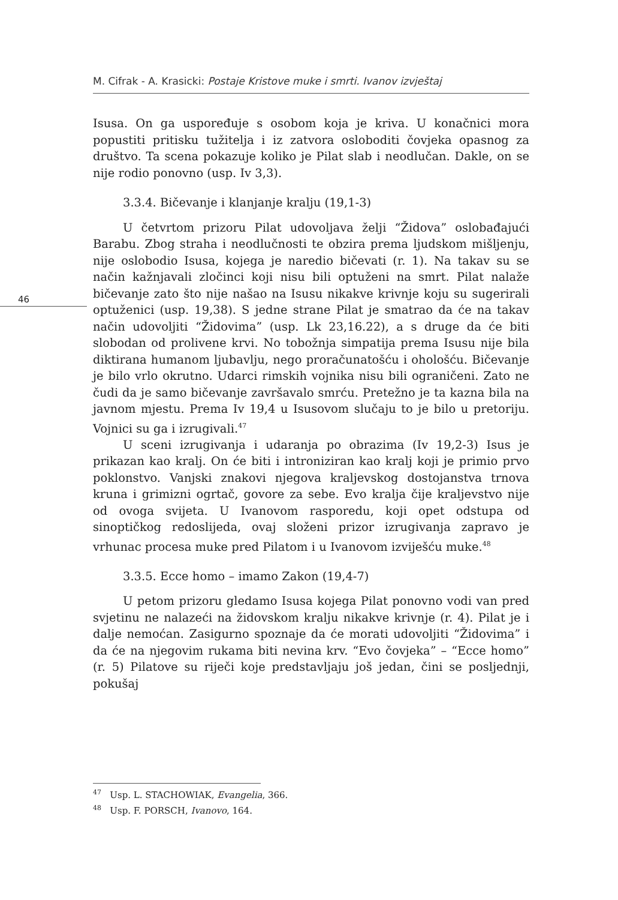M. Cifrak - A. Krasicki: Postaje Kristove muke i smrti. Ivanov izvještaj
46
Isusa. On ga uspoređuje s osobom koja je kriva. U konačnici mora popustiti pritisku tužitelja i iz zatvora osloboditi čovjeka opasnog za društvo. Ta scena pokazuje koliko je Pilat slab i neodlučan. Dakle, on se nije rodio ponovno (usp. Iv 3,3).
3.3.4. Bičevanje i klanjanje kralju (19,1-3)
U četvrtom prizoru Pilat udovoljava želji “Židova” oslobađajući Barabu. Zbog straha i neodlučnosti te obzira prema ljudskom mišljenju, nije oslobodio Isusa, kojega je naredio bičevati (r. 1). Na takav su se način kažnjavali zločinci koji nisu bili optuženi na smrt. Pilat nalaže bičevanje zato što nije našao na Isusu nikakve krivnje koju su sugerirali optuženici (usp. 19,38). S jedne strane Pilat je smatrao da će na takav način udovoljiti “Židovima” (usp. Lk 23,16.22), a s druge da će biti slobodan od prolivene krvi. No tobožnja simpatija prema Isusu nije bila diktirana humanom ljubavlju, nego proračunatošću i ohološću. Bičevanje je bilo vrlo okrutno. Udarci rimskih vojnika nisu bili ograničeni. Zato ne čudi da je samo bičevanje završavalo smrću. Pretežno je ta kazna bila na javnom mjestu. Prema Iv 19,4 u Isusovom slučaju to je bilo u pretoriju. Vojnici su ga i izrugivali.<sup>47</sup>
U sceni izrugivanja i udaranja po obrazima (Iv 19,2-3) Isus je prikazan kao kralj. On će biti i introniziran kao kralj koji je primio prvo poklonstvo. Vanjski znakovi njegova kraljevskog dostojanstva trnova kruna i grimizni ogrtač, govore za sebe. Evo kralja čije kraljevstvo nije od ovoga svijeta. U Ivanovom rasporedu, koji opet odstupa od sinoptičkog redoslijeda, ovaj složeni prizor izrugivanja zapravo je vrhunac procesa muke pred Pilatom i u Ivanovom izviješću muke.<sup>48</sup>
3.3.5. Ecce homo – imamo Zakon (19,4-7)
U petom prizoru gledamo Isusa kojega Pilat ponovno vodi van pred svjetinu ne nalazeći na židovskom kralju nikakve krivnje (r. 4). Pilat je i dalje nemoćan. Zasigurno spoznaje da će morati udovoljiti “Židovima” i da će na njegovim rukama biti nevina krv. “Evo čovjeka” – “Ecce homo” (r. 5) Pilatove su riječi koje predstavljaju još jedan, čini se posljednji, pokušaj
<sup>47</sup> Usp. L. STACHOWIAK, Evangelia, 366.
<sup>48</sup> Usp. F. PORSCH, Ivanovo, 164.